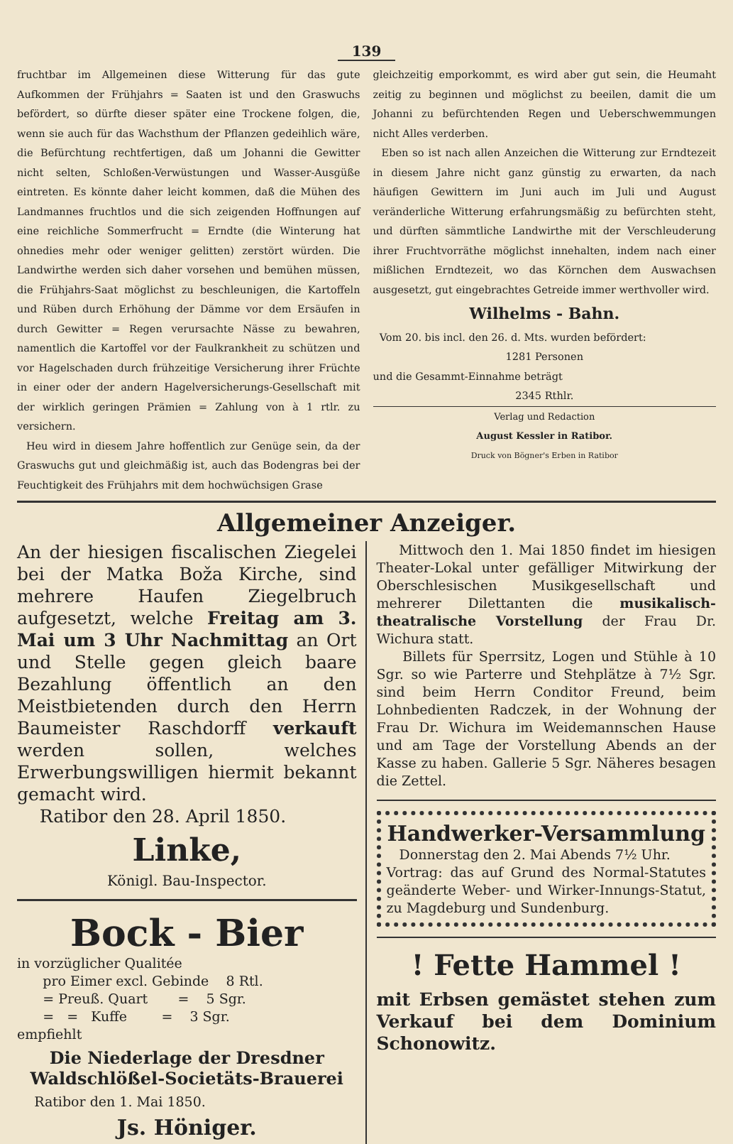139
fruchtbar im Allgemeinen diese Witterung für das gute Aufkommen der Frühjahrs = Saaten ist und den Graswuchs befördert, so dürfte dieser später eine Trockene folgen, die, wenn sie auch für das Wachsthum der Pflanzen gedeihlich wäre, die Befürchtung rechtfertigen, daß um Johanni die Gewitter nicht selten, Schloßen-Verwüstungen und Wasser-Ausgüße eintreten. Es könnte daher leicht kommen, daß die Mühen des Landmannes fruchtlos und die sich zeigenden Hoffnungen auf eine reichliche Sommerfrucht = Erndte (die Winterung hat ohnedies mehr oder weniger gelitten) zerstört würden. Die Landwirthe werden sich daher vorsehen und bemühen müssen, die Frühjahrs-Saat möglichst zu beschleunigen, die Kartoffeln und Rüben durch Erhöhung der Dämme vor dem Ersäufen in durch Gewitter = Regen verursachte Nässe zu bewahren, namentlich die Kartoffel vor der Faulkrankheit zu schützen und vor Hagelschaden durch frühzeitige Versicherung ihrer Früchte in einer oder der andern Hagelversicherungs-Gesellschaft mit der wirklich geringen Prämien = Zahlung von à 1 rtlr. zu versichern.
Heu wird in diesem Jahre hoffentlich zur Genüge sein, da der Graswuchs gut und gleichmäßig ist, auch das Bodengras bei der Feuchtigkeit des Frühjahrs mit dem hochwüchsigen Grase
gleichzeitig emporkommt, es wird aber gut sein, die Heumaht zeitig zu beginnen und möglichst zu beeilen, damit die um Johanni zu befürchtenden Regen und Ueberschwemmungen nicht Alles verderben.
Eben so ist nach allen Anzeichen die Witterung zur Erndtezeit in diesem Jahre nicht ganz günstig zu erwarten, da nach häufigen Gewittern im Juni auch im Juli und August veränderliche Witterung erfahrungsmäßig zu befürchten steht, und dürften sämmtliche Landwirthe mit der Verschleuderung ihrer Fruchtvorräthe möglichst innehalten, indem nach einer mißlichen Erndtezeit, wo das Körnchen dem Auswachsen ausgesetzt, gut eingebrachtes Getreide immer werthvoller wird.
Wilhelms - Bahn.
Vom 20. bis incl. den 26. d. Mts. wurden befördert:
1281 Personen
und die Gesammt-Einnahme beträgt
2345 Rthlr.
Verlag und Redaction
August Kessler in Ratibor.
Druck von Bögner's Erben in Ratibor
Allgemeiner Anzeiger.
An der hiesigen fiscalischen Ziegelei bei der Matka Boža Kirche, sind mehrere Haufen Ziegelbruch aufgesetzt, welche Freitag am 3. Mai um 3 Uhr Nachmittag an Ort und Stelle gegen gleich baare Bezahlung öffentlich an den Meistbietenden durch den Herrn Baumeister Raschdorff verkauft werden sollen, welches Erwerbungswilligen hiermit bekannt gemacht wird.
Ratibor den 28. April 1850.
Linke,
Königl. Bau-Inspector.
Bock - Bier
in vorzüglicher Qualitée
pro Eimer excl. Gebinde 8 Rtl.
= Preuß. Quart = 5 Sgr.
= = Kuffe = 3 Sgr.
empfiehlt
Die Niederlage der Dresdner Waldschlößel-Societäts-Brauerei
Ratibor den 1. Mai 1850.
Js. Höniger.
Mittwoch den 1. Mai 1850 findet im hiesigen Theater-Lokal unter gefälliger Mitwirkung der Oberschlesischen Musikgesellschaft und mehrerer Dilettanten die musikalisch-theatralische Vorstellung der Frau Dr. Wichura statt.
Billets für Sperrsitz, Logen und Stühle à 10 Sgr. so wie Parterre und Stehplätze à 7½ Sgr. sind beim Herrn Conditor Freund, beim Lohnbedienten Radczek, in der Wohnung der Frau Dr. Wichura im Weidemannschen Hause und am Tage der Vorstellung Abends an der Kasse zu haben. Gallerie 5 Sgr. Näheres besagen die Zettel.
Handwerker-Versammlung
Donnerstag den 2. Mai Abends 7½ Uhr.
Vortrag: das auf Grund des Normal-Statutes geänderte Weber- und Wirker-Innungs-Statut, zu Magdeburg und Sundenburg.
! Fette Hammel !
mit Erbsen gemästet stehen zum Verkauf bei dem Dominium Schonowitz.